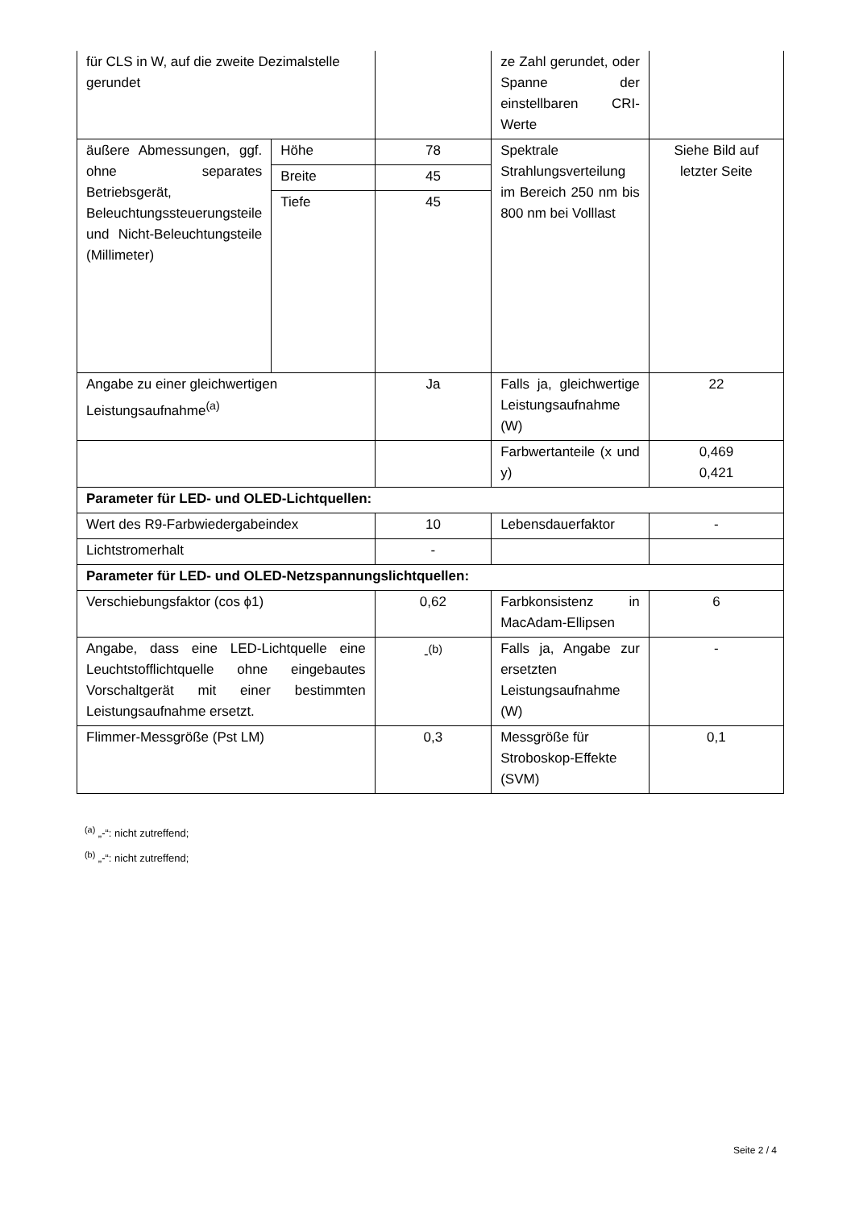| für CLS in W, auf die zweite Dezimalstelle gerundet | | | ze Zahl gerundet, oder Spanne der einstellbaren CRI-Werte | |
| äußere Abmessungen, ggf. ohne separates Betriebsgerät, Beleuchtungssteuerungsteile und Nicht-Beleuchtungsteile (Millimeter) | Höhe | 78 | Spektrale Strahlungsverteilung im Bereich 250 nm bis 800 nm bei Volllast | Siehe Bild auf letzter Seite |
| | Breite | 45 | | |
| | Tiefe | 45 | | |
| Angabe zu einer gleichwertigen Leistungsaufnahme<sup>(a)</sup> | | Ja | Falls ja, gleichwertige Leistungsaufnahme (W) | 22 |
| | | | Farbwertanteile (x und y) | 0,469 0,421 |
| Parameter für LED- und OLED-Lichtquellen: | | | | |
| Wert des R9-Farbwiedergabeindex | | 10 | Lebensdauerfaktor | - |
| Lichtstromerhalt | | - | | |
| Parameter für LED- und OLED-Netzspannungslichtquellen: | | | | |
| Verschiebungsfaktor (cos ϕ1) | | 0,62 | Farbkonsistenz in MacAdam-Ellipsen | 6 |
| Angabe, dass eine LED-Lichtquelle eine Leuchtstofflichtquelle ohne eingebautes Vorschaltgerät mit einer bestimmten Leistungsaufnahme ersetzt. | | -<sup>(b)</sup> | Falls ja, Angabe zur ersetzten Leistungsaufnahme (W) | - |
| Flimmer-Messgröße (Pst LM) | | 0,3 | Messgröße für Stroboskop-Effekte (SVM) | 0,1 |
<sup>(a)</sup> „-“: nicht zutreffend;
<sup>(b)</sup> „-“: nicht zutreffend;
Seite 2 / 4